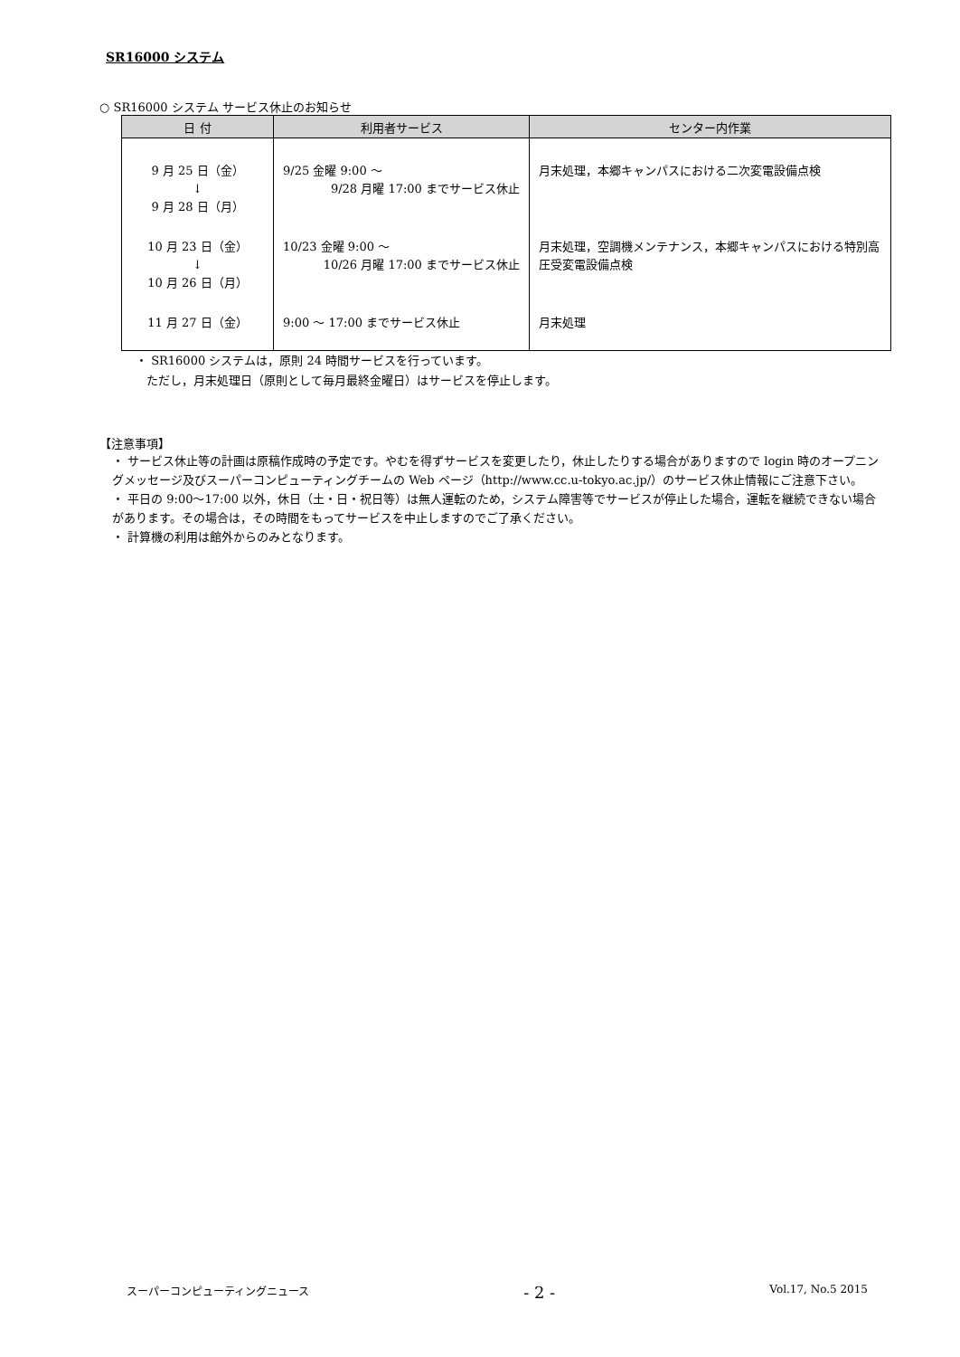SR16000 システム
○ SR16000 システム サービス休止のお知らせ
| 日 付 | 利用者サービス | センター内作業 |
| --- | --- | --- |
| 9 月 25 日（金） ↓ 9 月 28 日（月） | 9/25 金曜 9:00 ～ 9/28 月曜 17:00 までサービス休止 | 月末処理，本郷キャンパスにおける二次変電設備点検 |
| 10 月 23 日（金） ↓ 10 月 26 日（月） | 10/23 金曜 9:00 ～ 10/26 月曜 17:00 までサービス休止 | 月末処理，空調機メンテナンス，本郷キャンパスにおける特別高圧受変電設備点検 |
| 11 月 27 日（金） | 9:00 ～ 17:00 までサービス休止 | 月末処理 |
・ SR16000 システムは，原則 24 時間サービスを行っています。
ただし，月末処理日（原則として毎月最終金曜日）はサービスを停止します。
【注意事項】
・ サービス休止等の計画は原稿作成時の予定です。やむを得ずサービスを変更したり，休止したりする場合がありますので login 時のオープニングメッセージ及びスーパーコンピューティングチームの Web ページ（http://www.cc.u-tokyo.ac.jp/）のサービス休止情報にご注意下さい。
・ 平日の 9:00～17:00 以外，休日（土・日・祝日等）は無人運転のため，システム障害等でサービスが停止した場合，運転を継続できない場合があります。その場合は，その時間をもってサービスを中止しますのでご了承ください。
・ 計算機の利用は館外からのみとなります。
スーパーコンピューティングニュース - 2 - Vol.17, No.5 2015